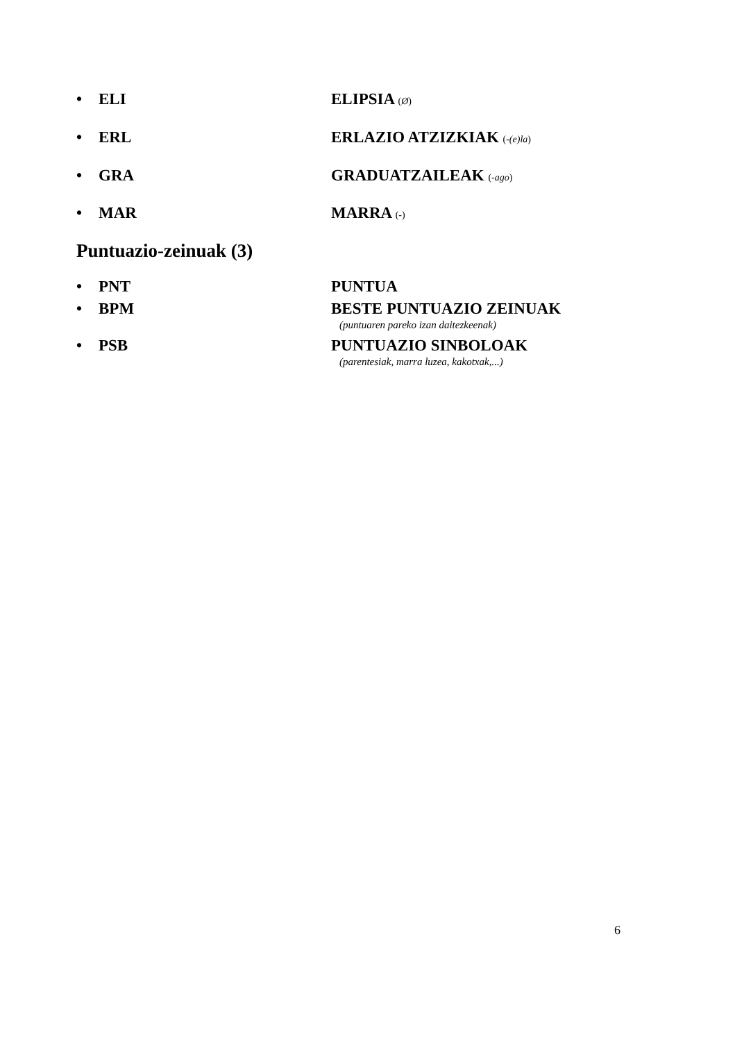• ELI ELIPSIA (Ø)
• ERL ERLAZIO ATZIZKIAK (-(e)la)
• GRA GRADUATZAILEAK (-ago)
• MAR MARRA (-)
Puntuazio-zeinuak (3)
• PNT PUNTUA
• BPM BESTE PUNTUAZIO ZEINUAK
(puntuaren pareko izan daitezkeenak)
• PSB PUNTUAZIO SINBOLOAK
(parentesiak, marra luzea, kakotxak,...)
6